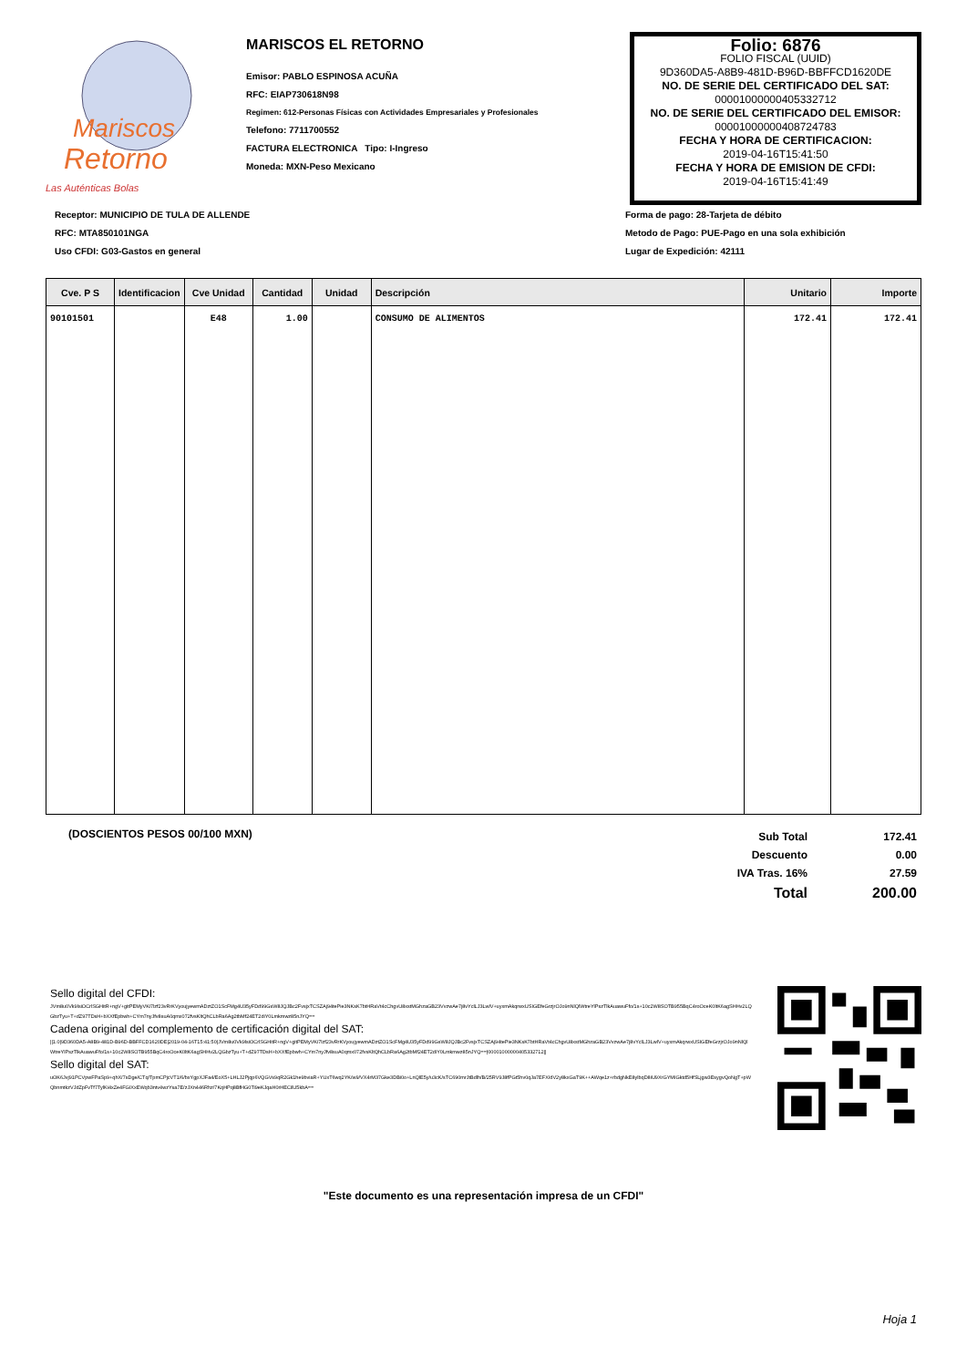Mariscos
Retorno
Las Auténticas Bolas
MARISCOS EL RETORNO
Emisor: PABLO ESPINOSA ACUÑA
RFC: EIAP730618N98
Regimen: 612-Personas Físicas con Actividades Empresariales y Profesionales
Telefono: 7711700552
FACTURA ELECTRONICA Tipo: I-Ingreso
Moneda: MXN-Peso Mexicano
Folio: 6876
FOLIO FISCAL (UUID)
9D360DA5-A8B9-481D-B96D-BBFFCD1620DE
NO. DE SERIE DEL CERTIFICADO DEL SAT:
00001000000405332712
NO. DE SERIE DEL CERTIFICADO DEL EMISOR:
00001000000408724783
FECHA Y HORA DE CERTIFICACION:
2019-04-16T15:41:50
FECHA Y HORA DE EMISION DE CFDI:
2019-04-16T15:41:49
Receptor: MUNICIPIO DE TULA DE ALLENDE
RFC: MTA850101NGA
Uso CFDI: G03-Gastos en general
Forma de pago: 28-Tarjeta de débito
Metodo de Pago: PUE-Pago en una sola exhibición
Lugar de Expedición: 42111
| Cve. P S | Identificacion | Cve Unidad | Cantidad | Unidad | Descripción | Unitario | Importe |
| --- | --- | --- | --- | --- | --- | --- | --- |
| 90101501 | | E48 | 1.00 | | CONSUMO DE ALIMENTOS | 172.41 | 172.41 |
(DOSCIENTOS PESOS 00/100 MXN)
| Sub Total | 172.41 |
| Descuento | 0.00 |
| IVA Tras. 16% | 27.59 |
| Total | 200.00 |
Sello digital del CFDI:
JVm8u0Vk9lsiOCrlSGHitR+ngV+gitPEMyVKi7lzf23vRrKVyoujyewmADztZO1ScFMg4U35yFDd99GsW8JQJBc2FvsjxTCSZAj94tePie3NKsK7btHRaVt4cChgvU8xstMGhzaGB23VvzwAe7j8vYclLJ3LwlV+uyxmAkqrwxUSIGEfeGrzjrOJo9nNlQlWtreYlPszTlkAuawuFfo/1s+10c2W8SOTB955BqC4roOceK0ltK6agSHHv2LQGbzTyu+T+dZ97TDsH+bXXfEpbwh+CYm7nyJfv8suA0qmx072fvsKltQhCLbRa6Ag2tbMf24ET2diY0Lmkmwz85nJYQ==
Cadena original del complemento de certificación digital del SAT:
||1.0|9D360DA5-A8B9-481D-B96D-BBFFCD1620DE|2019-04-16T15:41:50|JVm8u0Vk9lsiOCrlSGHitR+ngV+gitPEMyVKi7lzf23vRrKVyoujyewmADztZO1ScFMg4U35yFDd99GsW8JQJBc2FvsjxTCSZAj94tePie3NKsK7btHRaVt4cChgvU8xstMGhzaGB23VvzwAe7j8vYclLJ3LwlV+uyxmAkqrwxUSIGEfeGrzjrOJo9nNlQlWtreYlPszTlkAuawuFfo/1s+10c2W8SOTB955BqC4roOceK0ltK6agSHHv2LQGbzTyu+T+dZ97TDsH+bXXfEpbwh+CYm7nyJfv8suA0qmx072fvsKltQhCLbRa6Ag2tbMf24ET2diY0Lmkmwz85nJYQ==|00001000000405332712||
Sello digital del SAT:
uOK6Jvj91PCVpwFPaSp9+qhX/7sDge/CTq/TpmCPjcVT1/6/bxYgpXJFa4/EoX5+LHLJ2Pjqp6VQGVs9qR2Gk1he9bviaR+YUxT6wq2YK/w9/VX4rM37Gke3DBi0o+LnQlE5y/u3cK/sTC690mrJtBdlh/B/25RV9J8fPGt5hv0qJa7EFX/dV2y8kxGaT9K++AWqe1z+rbdgNkE8ylbqD8iU9XrGYMIGktd5HfSLjgw3EsygvQoNgT+pWQbnmtkzVJdZpFvTf7TylKi4xZe4FGIXxEWqb3ntv4wzYsa7E/zJXn446Rhz/7KqHPq8BfHG0Ti9eKJqaH0rHECilU5kbA==
"Este documento es una representación impresa de un CFDI"
Hoja 1